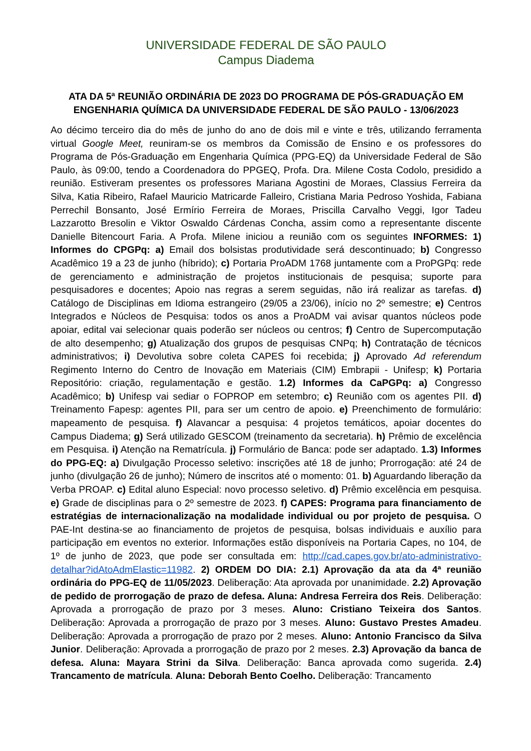UNIVERSIDADE FEDERAL DE SÃO PAULO
Campus Diadema
ATA DA 5ª REUNIÃO ORDINÁRIA DE 2023 DO PROGRAMA DE PÓS-GRADUAÇÃO EM ENGENHARIA QUÍMICA DA UNIVERSIDADE FEDERAL DE SÃO PAULO - 13/06/2023
Ao décimo terceiro dia do mês de junho do ano de dois mil e vinte e três, utilizando ferramenta virtual Google Meet, reuniram-se os membros da Comissão de Ensino e os professores do Programa de Pós-Graduação em Engenharia Química (PPG-EQ) da Universidade Federal de São Paulo, às 09:00, tendo a Coordenadora do PPGEQ, Profa. Dra. Milene Costa Codolo, presidido a reunião. Estiveram presentes os professores Mariana Agostini de Moraes, Classius Ferreira da Silva, Katia Ribeiro, Rafael Mauricio Matricarde Falleiro, Cristiana Maria Pedroso Yoshida, Fabiana Perrechil Bonsanto, José Ermírio Ferreira de Moraes, Priscilla Carvalho Veggi, Igor Tadeu Lazzarotto Bresolin e Viktor Oswaldo Cárdenas Concha, assim como a representante discente Danielle Bitencourt Faria. A Profa. Milene iniciou a reunião com os seguintes INFORMES: 1) Informes do CPGPq: a) Email dos bolsistas produtividade será descontinuado; b) Congresso Acadêmico 19 a 23 de junho (híbrido); c) Portaria ProADM 1768 juntamente com a ProPGPq: rede de gerenciamento e administração de projetos institucionais de pesquisa; suporte para pesquisadores e docentes; Apoio nas regras a serem seguidas, não irá realizar as tarefas. d) Catálogo de Disciplinas em Idioma estrangeiro (29/05 a 23/06), início no 2º semestre; e) Centros Integrados e Núcleos de Pesquisa: todos os anos a ProADM vai avisar quantos núcleos pode apoiar, edital vai selecionar quais poderão ser núcleos ou centros; f) Centro de Supercomputação de alto desempenho; g) Atualização dos grupos de pesquisas CNPq; h) Contratação de técnicos administrativos; i) Devolutiva sobre coleta CAPES foi recebida; j) Aprovado Ad referendum Regimento Interno do Centro de Inovação em Materiais (CIM) Embrapii - Unifesp; k) Portaria Repositório: criação, regulamentação e gestão. 1.2) Informes da CaPGPq: a) Congresso Acadêmico; b) Unifesp vai sediar o FOPROP em setembro; c) Reunião com os agentes PII. d) Treinamento Fapesp: agentes PII, para ser um centro de apoio. e) Preenchimento de formulário: mapeamento de pesquisa. f) Alavancar a pesquisa: 4 projetos temáticos, apoiar docentes do Campus Diadema; g) Será utilizado GESCOM (treinamento da secretaria). h) Prêmio de excelência em Pesquisa. i) Atenção na Rematrícula. j) Formulário de Banca: pode ser adaptado. 1.3) Informes do PPG-EQ: a) Divulgação Processo seletivo: inscrições até 18 de junho; Prorrogação: até 24 de junho (divulgação 26 de junho); Número de inscritos até o momento: 01. b) Aguardando liberação da Verba PROAP. c) Edital aluno Especial: novo processo seletivo. d) Prêmio excelência em pesquisa. e) Grade de disciplinas para o 2º semestre de 2023. f) CAPES: Programa para financiamento de estratégias de internacionalização na modalidade individual ou por projeto de pesquisa. O PAE-Int destina-se ao financiamento de projetos de pesquisa, bolsas individuais e auxílio para participação em eventos no exterior. Informações estão disponíveis na Portaria Capes, no 104, de 1º de junho de 2023, que pode ser consultada em: http://cad.capes.gov.br/ato-administrativo-detalhar?idAtoAdmElastic=11982. 2) ORDEM DO DIA: 2.1) Aprovação da ata da 4ª reunião ordinária do PPG-EQ de 11/05/2023. Deliberação: Ata aprovada por unanimidade. 2.2) Aprovação de pedido de prorrogação de prazo de defesa. Aluna: Andresa Ferreira dos Reis. Deliberação: Aprovada a prorrogação de prazo por 3 meses. Aluno: Cristiano Teixeira dos Santos. Deliberação: Aprovada a prorrogação de prazo por 3 meses. Aluno: Gustavo Prestes Amadeu. Deliberação: Aprovada a prorrogação de prazo por 2 meses. Aluno: Antonio Francisco da Silva Junior. Deliberação: Aprovada a prorrogação de prazo por 2 meses. 2.3) Aprovação da banca de defesa. Aluna: Mayara Strini da Silva. Deliberação: Banca aprovada como sugerida. 2.4) Trancamento de matrícula. Aluna: Deborah Bento Coelho. Deliberação: Trancamento